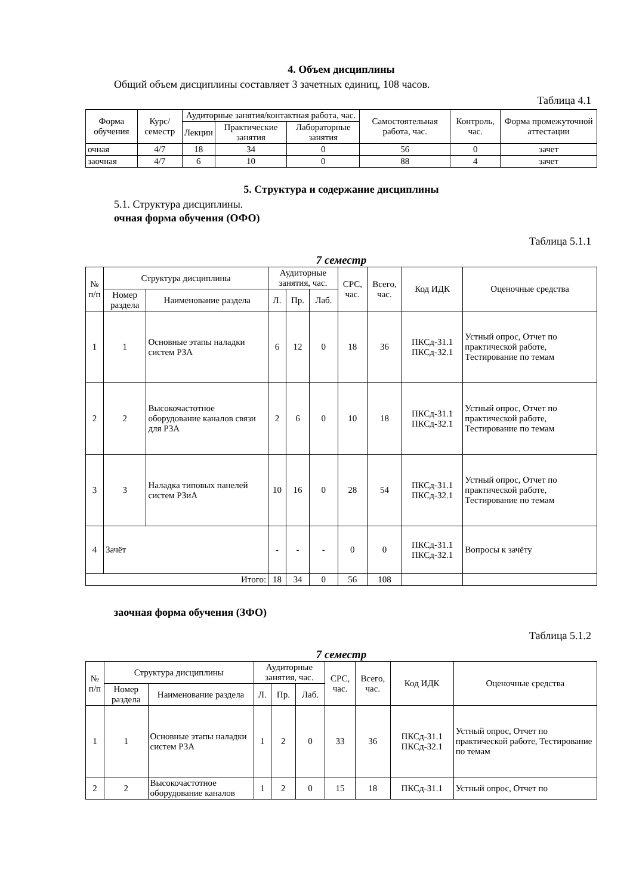4. Объем дисциплины
Общий объем дисциплины составляет 3 зачетных единиц, 108 часов.
Таблица 4.1
| Форма обучения | Курс/ семестр | Аудиторные занятия/контактная работа, час. | | | Самостоятельная работа, час. | Контроль, час. | Форма промежуточной аттестации |
| --- | --- | --- | --- | --- | --- | --- | --- |
| | | Лекции | Практические занятия | Лабораторные занятия | | | |
| очная | 4/7 | 18 | 34 | 0 | 56 | 0 | зачет |
| заочная | 4/7 | 6 | 10 | 0 | 88 | 4 | зачет |
5. Структура и содержание дисциплины
5.1. Структура дисциплины.
очная форма обучения (ОФО)
Таблица 5.1.1
7 семестр
| № п/п | Структура дисциплины | | Аудиторные занятия, час. | | | СРС, час. | Всего, час. | Код ИДК | Оценочные средства |
| --- | --- | --- | --- | --- | --- | --- | --- | --- | --- |
| | Номер раздела | Наименование раздела | Л. | Пр. | Лаб. | | | | |
| 1 | 1 | Основные этапы наладки систем РЗА | 6 | 12 | 0 | 18 | 36 | ПКСд-31.1 ПКСд-32.1 | Устный опрос, Отчет по практической работе, Тестирование по темам |
| 2 | 2 | Высокочастотное оборудование каналов связи для РЗА | 2 | 6 | 0 | 10 | 18 | ПКСд-31.1 ПКСд-32.1 | Устный опрос, Отчет по практической работе, Тестирование по темам |
| 3 | 3 | Наладка типовых панелей систем РЗиА | 10 | 16 | 0 | 28 | 54 | ПКСд-31.1 ПКСд-32.1 | Устный опрос, Отчет по практической работе, Тестирование по темам |
| 4 | Зачёт | | - | - | - | 0 | 0 | ПКСд-31.1 ПКСд-32.1 | Вопросы к зачёту |
| Итого: | | | 18 | 34 | 0 | 56 | 108 | | |
заочная форма обучения (ЗФО)
Таблица 5.1.2
7 семестр
| № п/п | Структура дисциплины | | Аудиторные занятия, час. | | | СРС, час. | Всего, час. | Код ИДК | Оценочные средства |
| --- | --- | --- | --- | --- | --- | --- | --- | --- | --- |
| | Номер раздела | Наименование раздела | Л. | Пр. | Лаб. | | | | |
| 1 | 1 | Основные этапы наладки систем РЗА | 1 | 2 | 0 | 33 | 36 | ПКСд-31.1 ПКСд-32.1 | Устный опрос, Отчет по практической работе, Тестирование по темам |
| 2 | 2 | Высокочастотное оборудование каналов | 1 | 2 | 0 | 15 | 18 | ПКСд-31.1 | Устный опрос, Отчет по |